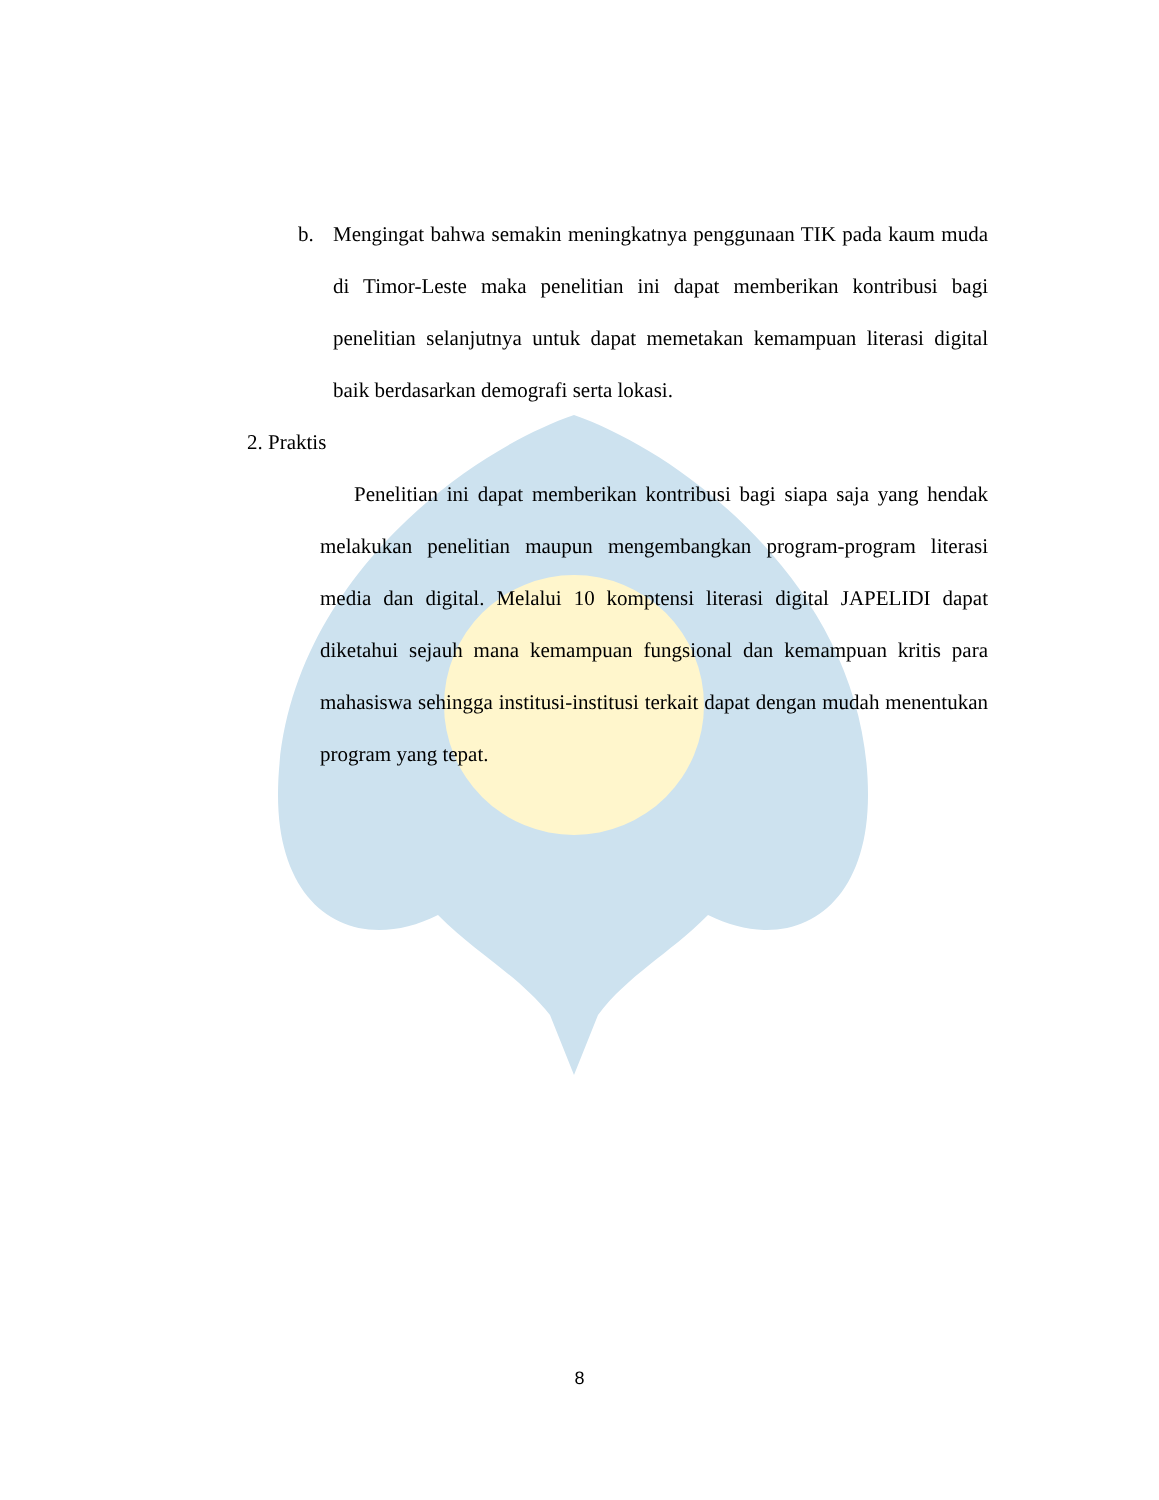b. Mengingat bahwa semakin meningkatnya penggunaan TIK pada kaum muda di Timor-Leste maka penelitian ini dapat memberikan kontribusi bagi penelitian selanjutnya untuk dapat memetakan kemampuan literasi digital baik berdasarkan demografi serta lokasi.
2. Praktis
Penelitian ini dapat memberikan kontribusi bagi siapa saja yang hendak melakukan penelitian maupun mengembangkan program-program literasi media dan digital. Melalui 10 komptensi literasi digital JAPELIDI dapat diketahui sejauh mana kemampuan fungsional dan kemampuan kritis para mahasiswa sehingga institusi-institusi terkait dapat dengan mudah menentukan program yang tepat.
8